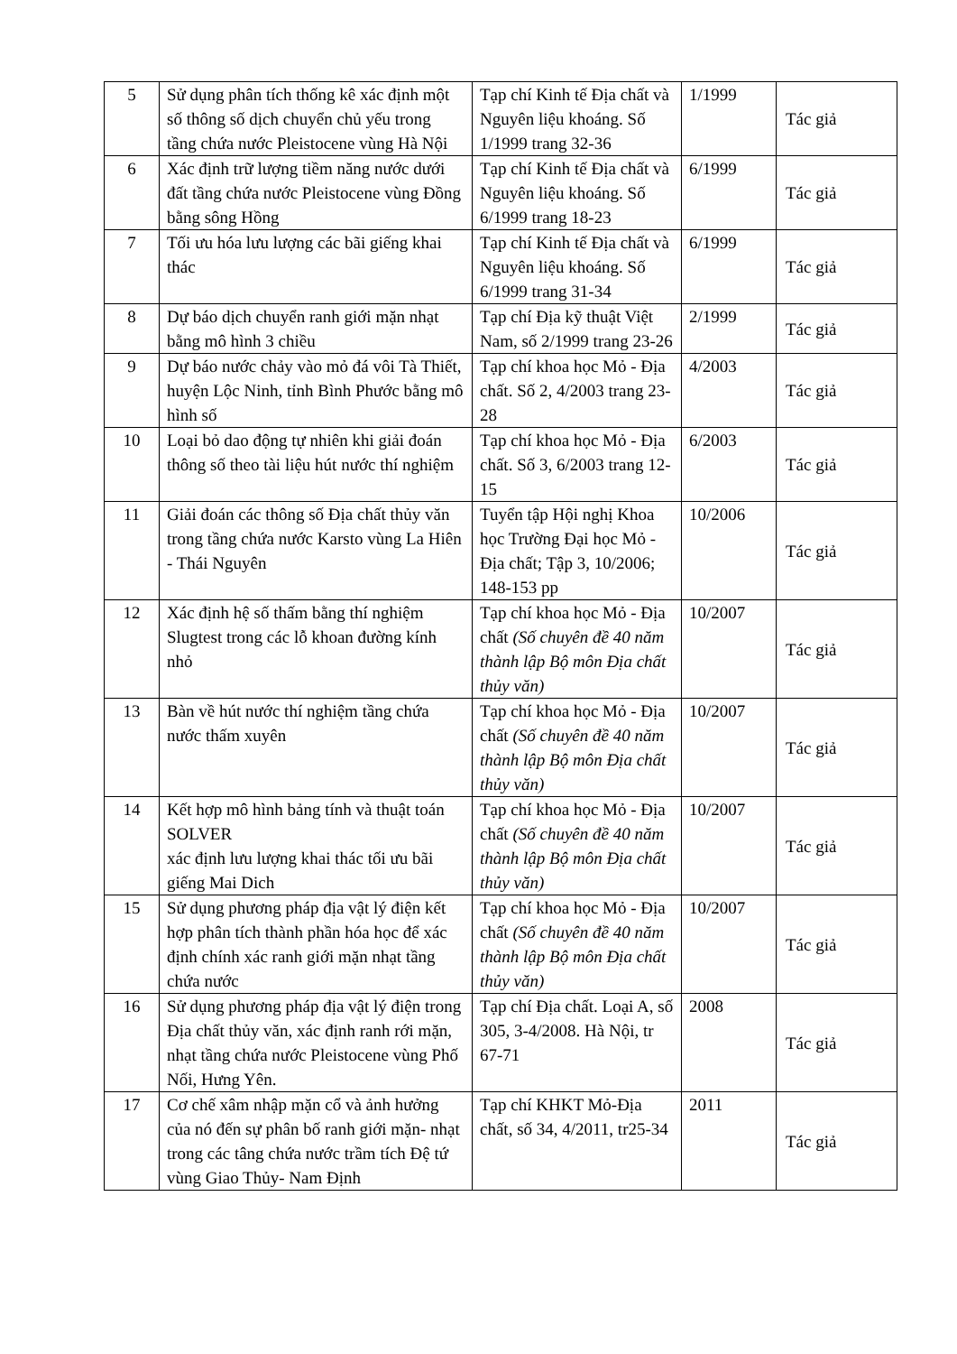| 5 | Sử dụng phân tích thống kê xác định một số thông số dịch chuyển chủ yếu trong tầng chứa nước Pleistocene vùng Hà Nội | Tạp chí Kinh tế Địa chất và Nguyên liệu khoáng. Số 1/1999 trang 32-36 | 1/1999 | Tác giả |
| 6 | Xác định trữ lượng tiềm năng nước dưới đất tầng chứa nước Pleistocene vùng Đồng bằng sông Hồng | Tạp chí Kinh tế Địa chất và Nguyên liệu khoáng. Số 6/1999 trang 18-23 | 6/1999 | Tác giả |
| 7 | Tối ưu hóa lưu lượng các bãi giếng khai thác | Tạp chí Kinh tế Địa chất và Nguyên liệu khoáng. Số 6/1999 trang 31-34 | 6/1999 | Tác giả |
| 8 | Dự báo dịch chuyển ranh giới mặn nhạt bằng mô hình 3 chiều | Tạp chí Địa kỹ thuật Việt Nam, số 2/1999 trang 23-26 | 2/1999 | Tác giả |
| 9 | Dự báo nước chảy vào mỏ đá vôi Tà Thiết, huyện Lộc Ninh, tỉnh Bình Phước bằng mô hình số | Tạp chí khoa học Mỏ - Địa chất. Số 2, 4/2003 trang 23-28 | 4/2003 | Tác giả |
| 10 | Loại bỏ dao động tự nhiên khi giải đoán thông số theo tài liệu hút nước thí nghiệm | Tạp chí khoa học Mỏ - Địa chất. Số 3, 6/2003 trang 12-15 | 6/2003 | Tác giả |
| 11 | Giải đoán các thông số Địa chất thủy văn trong tầng chứa nước Karsto vùng La Hiên - Thái Nguyên | Tuyển tập Hội nghị Khoa học Trường Đại học Mỏ - Địa chất; Tập 3, 10/2006; 148-153 pp | 10/2006 | Tác giả |
| 12 | Xác định hệ số thấm bằng thí nghiệm Slugtest trong các lỗ khoan đường kính nhỏ | Tạp chí khoa học Mỏ - Địa chất (Số chuyên đề 40 năm thành lập Bộ môn Địa chất thủy văn) | 10/2007 | Tác giả |
| 13 | Bàn về hút nước thí nghiệm tầng chứa nước thấm xuyên | Tạp chí khoa học Mỏ - Địa chất (Số chuyên đề 40 năm thành lập Bộ môn Địa chất thủy văn) | 10/2007 | Tác giả |
| 14 | Kết hợp mô hình bảng tính và thuật toán SOLVER xác định lưu lượng khai thác tối ưu bãi giếng Mai Dich | Tạp chí khoa học Mỏ - Địa chất (Số chuyên đề 40 năm thành lập Bộ môn Địa chất thủy văn) | 10/2007 | Tác giả |
| 15 | Sử dụng phương pháp địa vật lý điện kết hợp phân tích thành phần hóa học để xác định chính xác ranh giới mặn nhạt tầng chứa nước | Tạp chí khoa học Mỏ - Địa chất (Số chuyên đề 40 năm thành lập Bộ môn Địa chất thủy văn) | 10/2007 | Tác giả |
| 16 | Sử dụng phương pháp địa vật lý điện trong Địa chất thủy văn, xác định ranh rới mặn, nhạt tầng chứa nước Pleistocene vùng Phố Nối, Hưng Yên. | Tạp chí Địa chất. Loại A, số 305, 3-4/2008. Hà Nội, tr 67-71 | 2008 | Tác giả |
| 17 | Cơ chế xâm nhập mặn cổ và ảnh hưởng của nó đến sự phân bố ranh giới mặn- nhạt trong các tâng chứa nước trầm tích Đệ tứ vùng Giao Thủy- Nam Định | Tạp chí KHKT Mỏ-Địa chất, số 34, 4/2011, tr25-34 | 2011 | Tác giả |